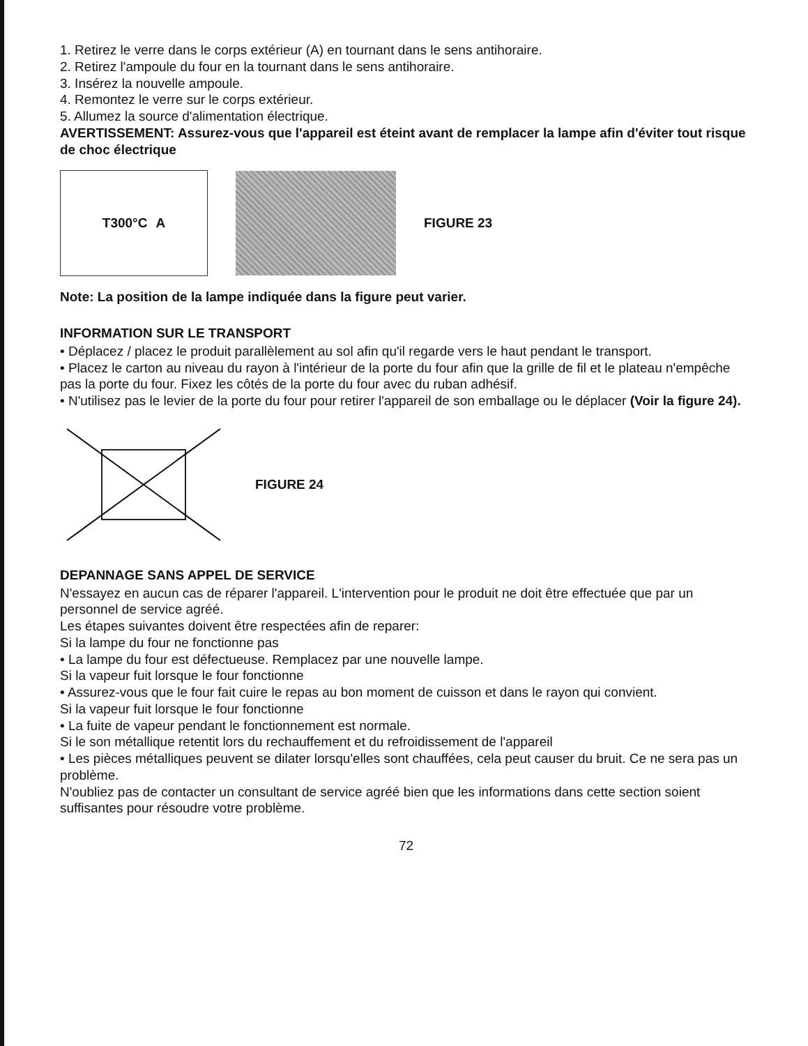1. Retirez le verre dans le corps extérieur (A) en tournant dans le sens antihoraire.
2. Retirez l'ampoule du four en la tournant dans le sens antihoraire.
3. Insérez la nouvelle ampoule.
4. Remontez le verre sur le corps extérieur.
5. Allumez la source d'alimentation électrique.
AVERTISSEMENT: Assurez-vous que l'appareil est éteint avant de remplacer la lampe afin d'éviter tout risque de choc électrique
T300°C A
FIGURE 23
Note: La position de la lampe indiquée dans la figure peut varier.
INFORMATION SUR LE TRANSPORT
• Déplacez / placez le produit parallèlement au sol afin qu'il regarde vers le haut pendant le transport.
• Placez le carton au niveau du rayon à l'intérieur de la porte du four afin que la grille de fil et le plateau n'empêche pas la porte du four. Fixez les côtés de la porte du four avec du ruban adhésif.
• N'utilisez pas le levier de la porte du four pour retirer l'appareil de son emballage ou le déplacer (Voir la figure 24).
FIGURE 24
DEPANNAGE SANS APPEL DE SERVICE
N'essayez en aucun cas de réparer l'appareil. L'intervention pour le produit ne doit être effectuée que par un personnel de service agréé.
Les étapes suivantes doivent être respectées afin de reparer:
Si la lampe du four ne fonctionne pas
• La lampe du four est défectueuse. Remplacez par une nouvelle lampe.
Si la vapeur fuit lorsque le four fonctionne
• Assurez-vous que le four fait cuire le repas au bon moment de cuisson et dans le rayon qui convient.
Si la vapeur fuit lorsque le four fonctionne
• La fuite de vapeur pendant le fonctionnement est normale.
Si le son métallique retentit lors du rechauffement et du refroidissement de l'appareil
• Les pièces métalliques peuvent se dilater lorsqu'elles sont chauffées, cela peut causer du bruit. Ce ne sera pas un problème.
N'oubliez pas de contacter un consultant de service agréé bien que les informations dans cette section soient suffisantes pour résoudre votre problème.
72